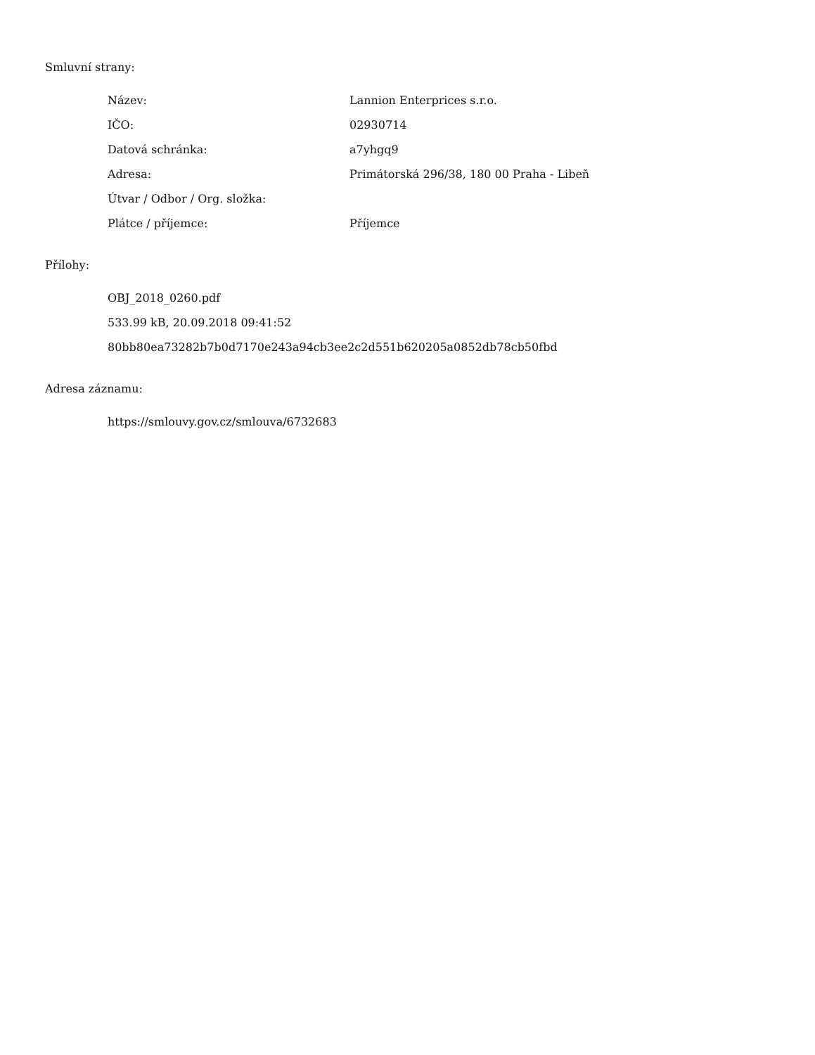Smluvní strany:
| Název: | Lannion Enterprices s.r.o. |
| IČO: | 02930714 |
| Datová schránka: | a7yhgq9 |
| Adresa: | Primátorská 296/38, 180 00 Praha - Libeň |
| Útvar / Odbor / Org. složka: | |
| Plátce / příjemce: | Příjemce |
Přílohy:
OBJ_2018_0260.pdf
533.99 kB, 20.09.2018 09:41:52
80bb80ea73282b7b0d7170e243a94cb3ee2c2d551b620205a0852db78cb50fbd
Adresa záznamu:
https://smlouvy.gov.cz/smlouva/6732683